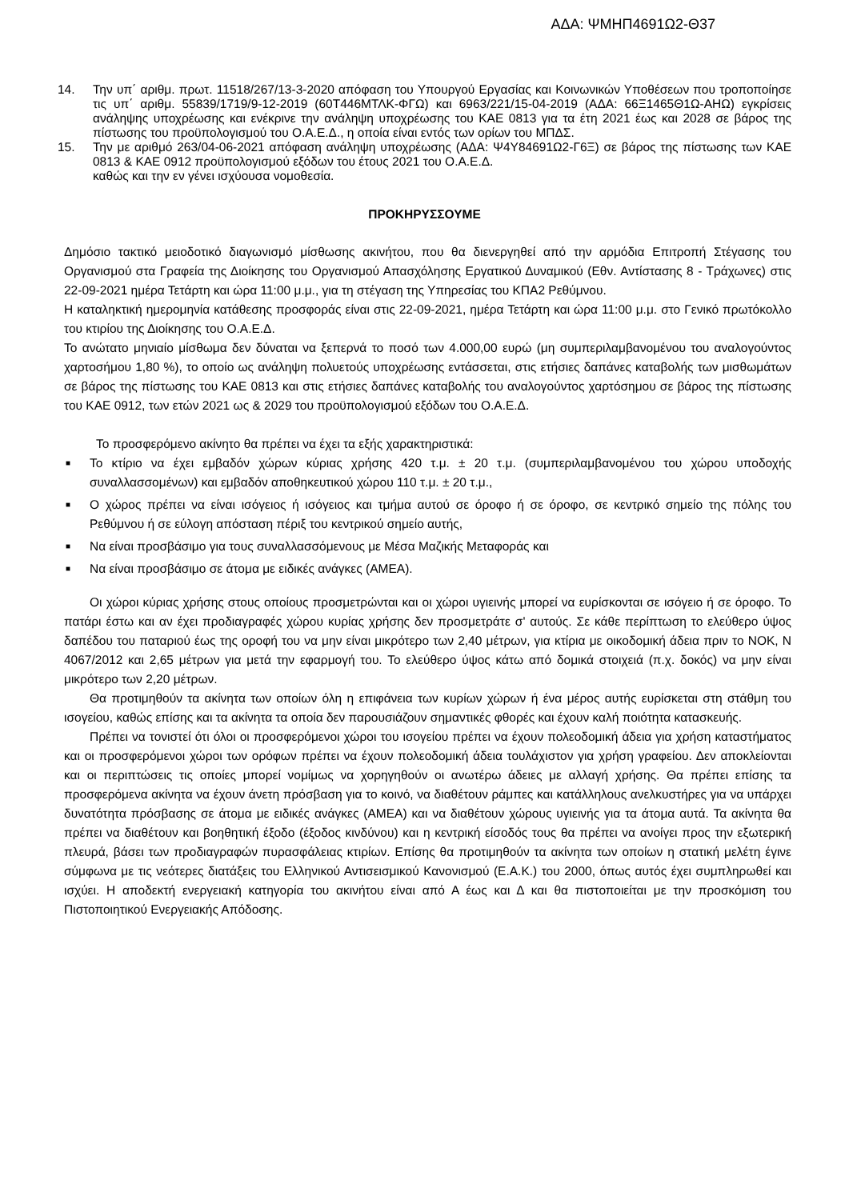ΑΔΑ: ΨΜΗΠ4691Ω2-Θ37
14. Την υπ΄ αριθμ. πρωτ. 11518/267/13-3-2020 απόφαση του Υπουργού Εργασίας και Κοινωνικών Υποθέσεων που τροποποίησε τις υπ΄ αριθμ. 55839/1719/9-12-2019 (60Τ446ΜΤΛΚ-ΦΓΩ) και 6963/221/15-04-2019 (ΑΔΑ: 66Ξ1465Θ1Ω-ΑΗΩ) εγκρίσεις ανάληψης υποχρέωσης και ενέκρινε την ανάληψη υποχρέωσης του ΚΑΕ 0813 για τα έτη 2021 έως και 2028 σε βάρος της πίστωσης του προϋπολογισμού του Ο.Α.Ε.Δ., η οποία είναι εντός των ορίων του ΜΠΔΣ.
15. Την με αριθμό 263/04-06-2021 απόφαση ανάληψη υποχρέωσης (ΑΔΑ: Ψ4Υ84691Ω2-Γ6Ξ) σε βάρος της πίστωσης των ΚΑΕ 0813 & ΚΑΕ 0912 προϋπολογισμού εξόδων του έτους 2021 του Ο.Α.Ε.Δ.
καθώς και την εν γένει ισχύουσα νομοθεσία.
ΠΡΟΚΗΡΥΣΣΟΥΜΕ
Δημόσιο τακτικό μειοδοτικό διαγωνισμό μίσθωσης ακινήτου, που θα διενεργηθεί από την αρμόδια Επιτροπή Στέγασης του Οργανισμού στα Γραφεία της Διοίκησης του Οργανισμού Απασχόλησης Εργατικού Δυναμικού (Εθν. Αντίστασης 8 - Τράχωνες) στις 22-09-2021 ημέρα Τετάρτη και ώρα 11:00 μ.μ., για τη στέγαση της Υπηρεσίας του ΚΠΑ2 Ρεθύμνου.
Η καταληκτική ημερομηνία κατάθεσης προσφοράς είναι στις 22-09-2021, ημέρα Τετάρτη και ώρα 11:00 μ.μ. στο Γενικό πρωτόκολλο του κτιρίου της Διοίκησης του Ο.Α.Ε.Δ.
Το ανώτατο μηνιαίο μίσθωμα δεν δύναται να ξεπερνά το ποσό των 4.000,00 ευρώ (μη συμπεριλαμβανομένου του αναλογούντος χαρτοσήμου 1,80 %), το οποίο ως ανάληψη πολυετούς υποχρέωσης εντάσσεται, στις ετήσιες δαπάνες καταβολής των μισθωμάτων σε βάρος της πίστωσης του ΚΑΕ 0813 και στις ετήσιες δαπάνες καταβολής του αναλογούντος χαρτόσημου σε βάρος της πίστωσης του ΚΑΕ 0912, των ετών 2021 ως & 2029 του προϋπολογισμού εξόδων του Ο.Α.Ε.Δ.
Το προσφερόμενο ακίνητο θα πρέπει να έχει τα εξής χαρακτηριστικά:
■ Το κτίριο να έχει εμβαδόν χώρων κύριας χρήσης 420 τ.μ. ± 20 τ.μ. (συμπεριλαμβανομένου του χώρου υποδοχής συναλλασσομένων) και εμβαδόν αποθηκευτικού χώρου 110 τ.μ. ± 20 τ.μ.,
■ Ο χώρος πρέπει να είναι ισόγειος ή ισόγειος και τμήμα αυτού σε όροφο ή σε όροφο, σε κεντρικό σημείο της πόλης του Ρεθύμνου ή σε εύλογη απόσταση πέριξ του κεντρικού σημείο αυτής,
■ Να είναι προσβάσιμο για τους συναλλασσόμενους με Μέσα Μαζικής Μεταφοράς και
■ Να είναι προσβάσιμο σε άτομα με ειδικές ανάγκες (ΑΜΕΑ).
Οι χώροι κύριας χρήσης στους οποίους προσμετρώνται και οι χώροι υγιεινής μπορεί να ευρίσκονται σε ισόγειο ή σε όροφο. Το πατάρι έστω και αν έχει προδιαγραφές χώρου κυρίας χρήσης δεν προσμετράτε σ' αυτούς. Σε κάθε περίπτωση το ελεύθερο ύψος δαπέδου του παταριού έως της οροφή του να μην είναι μικρότερο των 2,40 μέτρων, για κτίρια με οικοδομική άδεια πριν το ΝΟΚ, Ν 4067/2012 και 2,65 μέτρων για μετά την εφαρμογή του. Το ελεύθερο ύψος κάτω από δομικά στοιχειά (π.χ. δοκός) να μην είναι μικρότερο των 2,20 μέτρων.
Θα προτιμηθούν τα ακίνητα των οποίων όλη η επιφάνεια των κυρίων χώρων ή ένα μέρος αυτής ευρίσκεται στη στάθμη του ισογείου, καθώς επίσης και τα ακίνητα τα οποία δεν παρουσιάζουν σημαντικές φθορές και έχουν καλή ποιότητα κατασκευής.
Πρέπει να τονιστεί ότι όλοι οι προσφερόμενοι χώροι του ισογείου πρέπει να έχουν πολεοδομική άδεια για χρήση καταστήματος και οι προσφερόμενοι χώροι των ορόφων πρέπει να έχουν πολεοδομική άδεια τουλάχιστον για χρήση γραφείου. Δεν αποκλείονται και οι περιπτώσεις τις οποίες μπορεί νομίμως να χορηγηθούν οι ανωτέρω άδειες με αλλαγή χρήσης. Θα πρέπει επίσης τα προσφερόμενα ακίνητα να έχουν άνετη πρόσβαση για το κοινό, να διαθέτουν ράμπες και κατάλληλους ανελκυστήρες για να υπάρχει δυνατότητα πρόσβασης σε άτομα με ειδικές ανάγκες (ΑΜΕΑ) και να διαθέτουν χώρους υγιεινής για τα άτομα αυτά. Τα ακίνητα θα πρέπει να διαθέτουν και βοηθητική έξοδο (έξοδος κινδύνου) και η κεντρική είσοδός τους θα πρέπει να ανοίγει προς την εξωτερική πλευρά, βάσει των προδιαγραφών πυρασφάλειας κτιρίων. Επίσης θα προτιμηθούν τα ακίνητα των οποίων η στατική μελέτη έγινε σύμφωνα με τις νεότερες διατάξεις του Ελληνικού Αντισεισμικού Κανονισμού (Ε.Α.Κ.) του 2000, όπως αυτός έχει συμπληρωθεί και ισχύει. Η αποδεκτή ενεργειακή κατηγορία του ακινήτου είναι από Α έως και Δ και θα πιστοποιείται με την προσκόμιση του Πιστοποιητικού Ενεργειακής Απόδοσης.